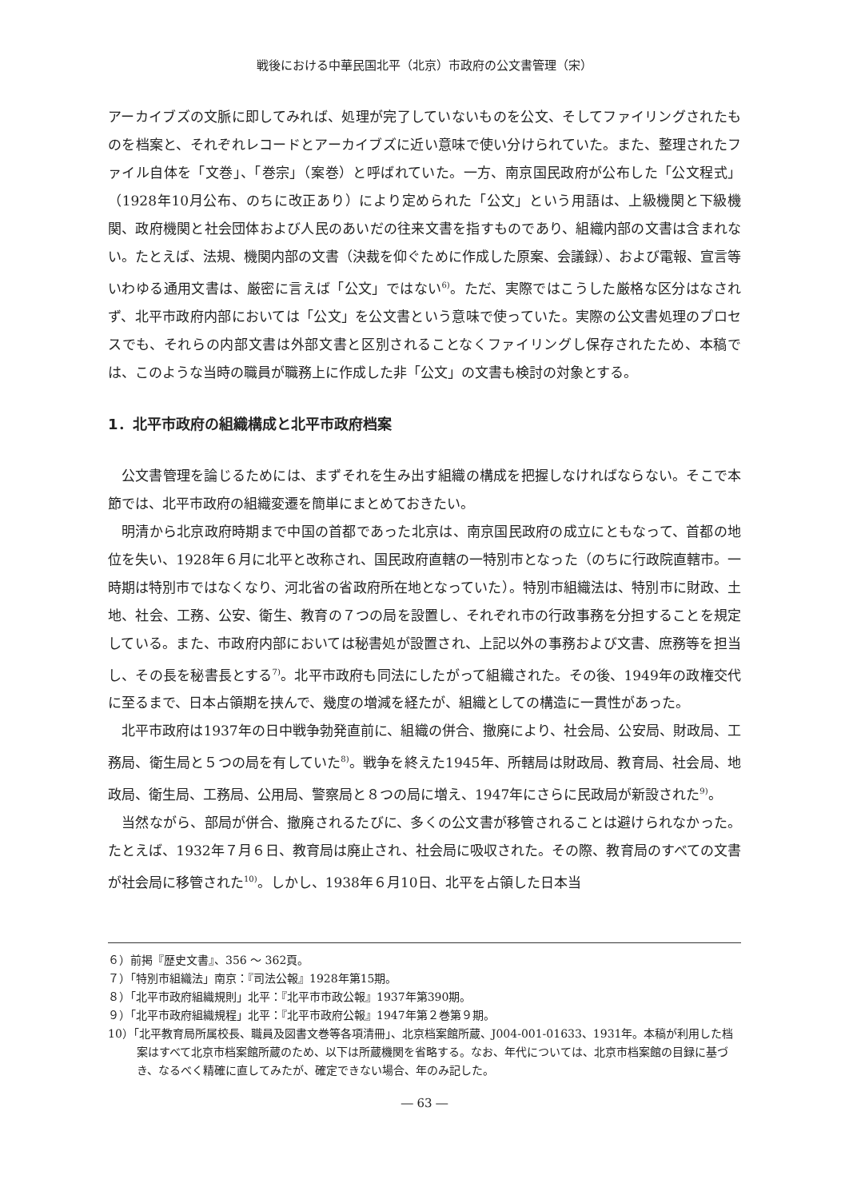戦後における中華民国北平（北京）市政府の公文書管理（宋）
アーカイブズの文脈に即してみれば、処理が完了していないものを公文、そしてファイリングされたものを档案と、それぞれレコードとアーカイブズに近い意味で使い分けられていた。また、整理されたファイル自体を「文巻」、「巻宗」（案巻）と呼ばれていた。一方、南京国民政府が公布した「公文程式」（1928年10月公布、のちに改正あり）により定められた「公文」という用語は、上級機関と下級機関、政府機関と社会団体および人民のあいだの往来文書を指すものであり、組織内部の文書は含まれない。たとえば、法規、機関内部の文書（決裁を仰ぐために作成した原案、会議録）、および電報、宣言等いわゆる通用文書は、厳密に言えば「公文」ではない<sup>6)</sup>。ただ、実際ではこうした厳格な区分はなされず、北平市政府内部においては「公文」を公文書という意味で使っていた。実際の公文書処理のプロセスでも、それらの内部文書は外部文書と区別されることなくファイリングし保存されたため、本稿では、このような当時の職員が職務上に作成した非「公文」の文書も検討の対象とする。
1．北平市政府の組織構成と北平市政府档案
公文書管理を論じるためには、まずそれを生み出す組織の構成を把握しなければならない。そこで本節では、北平市政府の組織変遷を簡単にまとめておきたい。
明清から北京政府時期まで中国の首都であった北京は、南京国民政府の成立にともなって、首都の地位を失い、1928年６月に北平と改称され、国民政府直轄の一特別市となった（のちに行政院直轄市。一時期は特別市ではなくなり、河北省の省政府所在地となっていた）。特別市組織法は、特別市に財政、土地、社会、工務、公安、衛生、教育の７つの局を設置し、それぞれ市の行政事務を分担することを規定している。また、市政府内部においては秘書処が設置され、上記以外の事務および文書、庶務等を担当し、その長を秘書長とする<sup>7)</sup>。北平市政府も同法にしたがって組織された。その後、1949年の政権交代に至るまで、日本占領期を挟んで、幾度の増減を経たが、組織としての構造に一貫性があった。
北平市政府は1937年の日中戦争勃発直前に、組織の併合、撤廃により、社会局、公安局、財政局、工務局、衛生局と５つの局を有していた<sup>8)</sup>。戦争を終えた1945年、所轄局は財政局、教育局、社会局、地政局、衛生局、工務局、公用局、警察局と８つの局に増え、1947年にさらに民政局が新設された<sup>9)</sup>。
当然ながら、部局が併合、撤廃されるたびに、多くの公文書が移管されることは避けられなかった。たとえば、1932年７月６日、教育局は廃止され、社会局に吸収された。その際、教育局のすべての文書が社会局に移管された<sup>10)</sup>。しかし、1938年６月10日、北平を占領した日本当
６）前掲『歴史文書』、356 ～ 362頁。
７）「特別市組織法」南京：『司法公報』1928年第15期。
８）「北平市政府組織規則」北平：『北平市市政公報』1937年第390期。
９）「北平市政府組織規程」北平：『北平市政府公報』1947年第２巻第９期。
10）「北平教育局所属校長、職員及図書文巻等各項清冊」、北京档案館所蔵、J004-001-01633、1931年。本稿が利用した档案はすべて北京市档案館所蔵のため、以下は所蔵機関を省略する。なお、年代については、北京市档案館の目録に基づき、なるべく精確に直してみたが、確定できない場合、年のみ記した。
― 63 ―